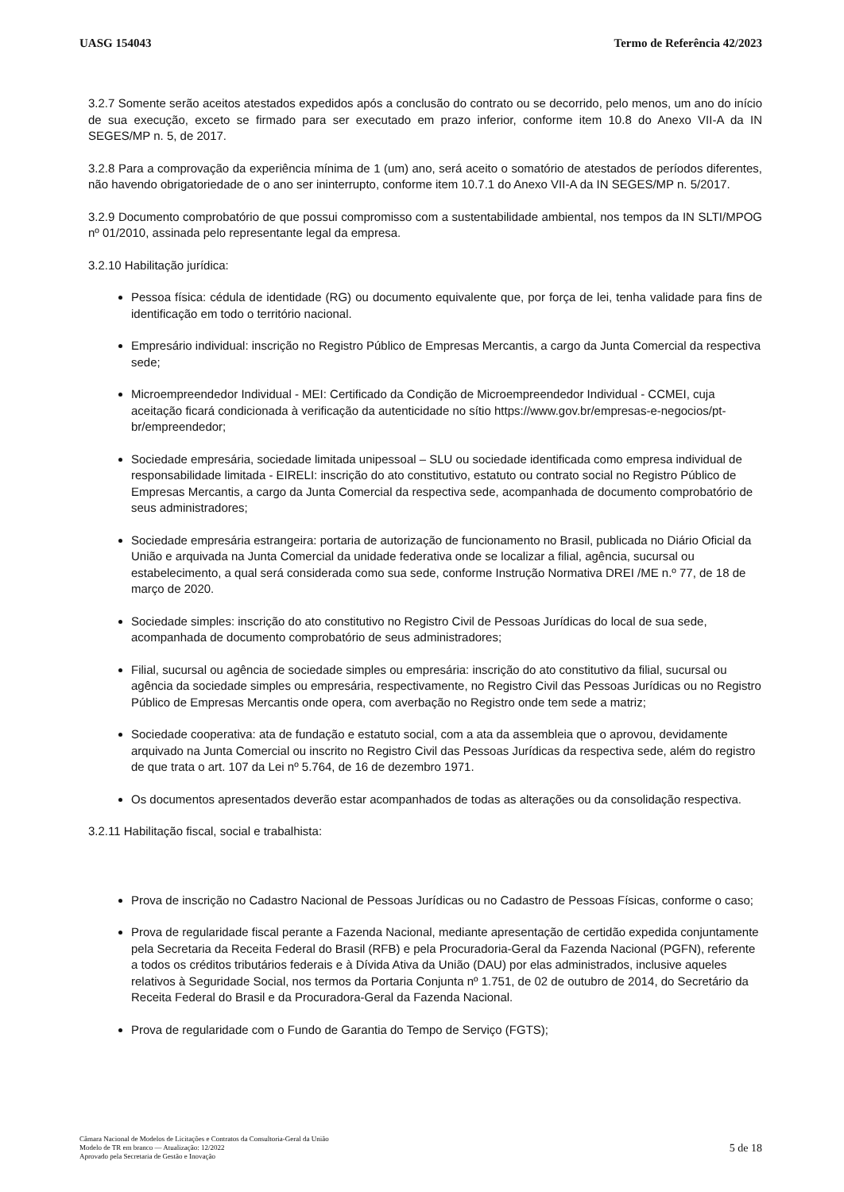UASG 154043 Termo de Referência 42/2023
3.2.7 Somente serão aceitos atestados expedidos após a conclusão do contrato ou se decorrido, pelo menos, um ano do início de sua execução, exceto se firmado para ser executado em prazo inferior, conforme item 10.8 do Anexo VII-A da IN SEGES/MP n. 5, de 2017.
3.2.8 Para a comprovação da experiência mínima de 1 (um) ano, será aceito o somatório de atestados de períodos diferentes, não havendo obrigatoriedade de o ano ser ininterrupto, conforme item 10.7.1 do Anexo VII-A da IN SEGES/MP n. 5/2017.
3.2.9 Documento comprobatório de que possui compromisso com a sustentabilidade ambiental, nos tempos da IN SLTI/MPOG nº 01/2010, assinada pelo representante legal da empresa.
3.2.10 Habilitação jurídica:
Pessoa física: cédula de identidade (RG) ou documento equivalente que, por força de lei, tenha validade para fins de identificação em todo o território nacional.
Empresário individual: inscrição no Registro Público de Empresas Mercantis, a cargo da Junta Comercial da respectiva sede;
Microempreendedor Individual - MEI: Certificado da Condição de Microempreendedor Individual - CCMEI, cuja aceitação ficará condicionada à verificação da autenticidade no sítio https://www.gov.br/empresas-e-negocios/pt-br/empreendedor;
Sociedade empresária, sociedade limitada unipessoal – SLU ou sociedade identificada como empresa individual de responsabilidade limitada - EIRELI: inscrição do ato constitutivo, estatuto ou contrato social no Registro Público de Empresas Mercantis, a cargo da Junta Comercial da respectiva sede, acompanhada de documento comprobatório de seus administradores;
Sociedade empresária estrangeira: portaria de autorização de funcionamento no Brasil, publicada no Diário Oficial da União e arquivada na Junta Comercial da unidade federativa onde se localizar a filial, agência, sucursal ou estabelecimento, a qual será considerada como sua sede, conforme Instrução Normativa DREI /ME n.º 77, de 18 de março de 2020.
Sociedade simples: inscrição do ato constitutivo no Registro Civil de Pessoas Jurídicas do local de sua sede, acompanhada de documento comprobatório de seus administradores;
Filial, sucursal ou agência de sociedade simples ou empresária: inscrição do ato constitutivo da filial, sucursal ou agência da sociedade simples ou empresária, respectivamente, no Registro Civil das Pessoas Jurídicas ou no Registro Público de Empresas Mercantis onde opera, com averbação no Registro onde tem sede a matriz;
Sociedade cooperativa: ata de fundação e estatuto social, com a ata da assembleia que o aprovou, devidamente arquivado na Junta Comercial ou inscrito no Registro Civil das Pessoas Jurídicas da respectiva sede, além do registro de que trata o art. 107 da Lei nº 5.764, de 16 de dezembro 1971.
Os documentos apresentados deverão estar acompanhados de todas as alterações ou da consolidação respectiva.
3.2.11 Habilitação fiscal, social e trabalhista:
Prova de inscrição no Cadastro Nacional de Pessoas Jurídicas ou no Cadastro de Pessoas Físicas, conforme o caso;
Prova de regularidade fiscal perante a Fazenda Nacional, mediante apresentação de certidão expedida conjuntamente pela Secretaria da Receita Federal do Brasil (RFB) e pela Procuradoria-Geral da Fazenda Nacional (PGFN), referente a todos os créditos tributários federais e à Dívida Ativa da União (DAU) por elas administrados, inclusive aqueles relativos à Seguridade Social, nos termos da Portaria Conjunta nº 1.751, de 02 de outubro de 2014, do Secretário da Receita Federal do Brasil e da Procuradora-Geral da Fazenda Nacional.
Prova de regularidade com o Fundo de Garantia do Tempo de Serviço (FGTS);
Câmara Nacional de Modelos de Licitações e Contratos da Consultoria-Geral da União
Modelo de TR em branco — Atualização: 12/2022
Aprovado pela Secretaria de Gestão e Inovação
5 de 18